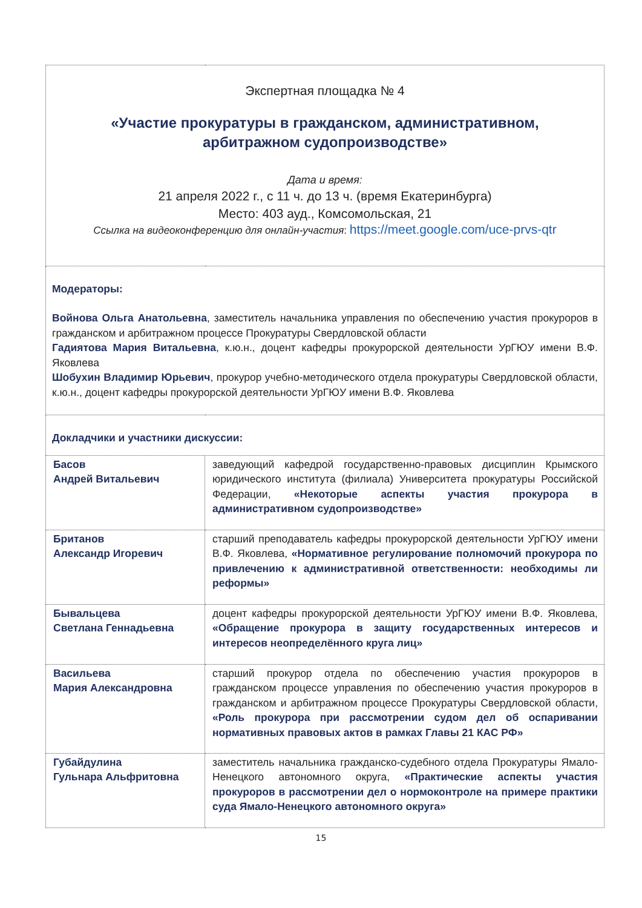| Экспертная площадка № 4 «Участие прокуратуры в гражданском, административном, арбитражном судопроизводстве» Дата и время: 21 апреля 2022 г., с 11 ч. до 13 ч. (время Екатеринбурга) Место: 403 ауд., Комсомольская, 21 Ссылка на видеоконференцию для онлайн-участия : https://meet.google.com/uce-prvs-qtr | |
| Модераторы: Войнова Ольга Анатольевна , заместитель начальника управления по обеспечению участия прокуроров в гражданском и арбитражном процессе Прокуратуры Свердловской области Гадиятова Мария Витальевна , к.ю.н., доцент кафедры прокурорской деятельности УрГЮУ имени В.Ф. Яковлева Шобухин Владимир Юрьевич , прокурор учебно-методического отдела прокуратуры Свердловской области, к.ю.н., доцент кафедры прокурорской деятельности УрГЮУ имени В.Ф. Яковлева | |
| Докладчики и участники дискуссии: | |
| Басов Андрей Витальевич | заведующий кафедрой государственно-правовых дисциплин Крымского юридического института (филиала) Университета прокуратуры Российской Федерации, «Некоторые аспекты участия прокурора в административном судопроизводстве» |
| Британов Александр Игоревич | старший преподаватель кафедры прокурорской деятельности УрГЮУ имени В.Ф. Яковлева, «Нормативное регулирование полномочий прокурора по привлечению к административной ответственности: необходимы ли реформы» |
| Бывальцева Светлана Геннадьевна | доцент кафедры прокурорской деятельности УрГЮУ имени В.Ф. Яковлева, «Обращение прокурора в защиту государственных интересов и интересов неопределённого круга лиц» |
| Васильева Мария Александровна | старший прокурор отдела по обеспечению участия прокуроров в гражданском процессе управления по обеспечению участия прокуроров в гражданском и арбитражном процессе Прокуратуры Свердловской области, «Роль прокурора при рассмотрении судом дел об оспаривании нормативных правовых актов в рамках Главы 21 КАС РФ» |
| Губайдулина Гульнара Альфритовна | заместитель начальника гражданско-судебного отдела Прокуратуры Ямало-Ненецкого автономного округа, «Практические аспекты участия прокуроров в рассмотрении дел о нормоконтроле на примере практики суда Ямало-Ненецкого автономного округа» |
15